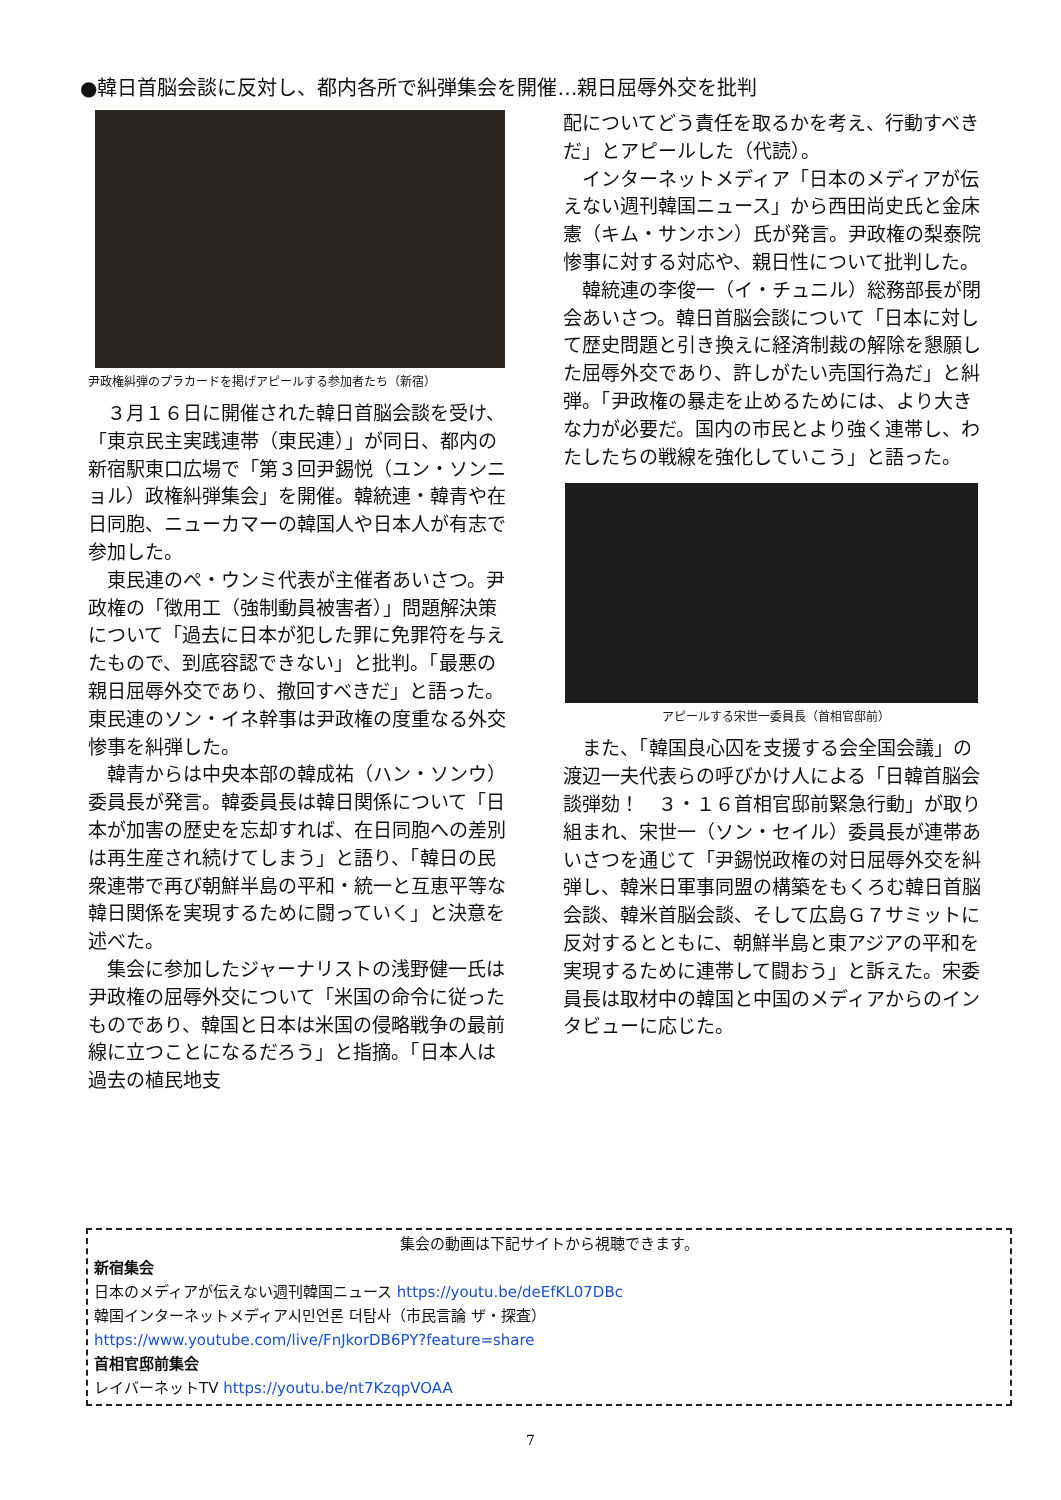●韓日首脳会談に反対し、都内各所で糾弾集会を開催…親日屈辱外交を批判
尹政権糾弾のプラカードを掲げアピールする参加者たち（新宿）
３月１６日に開催された韓日首脳会談を受け、「東京民主実践連帯（東民連）」が同日、都内の新宿駅東口広場で「第３回尹錫悦（ユン・ソンニョル）政権糾弾集会」を開催。韓統連・韓青や在日同胞、ニューカマーの韓国人や日本人が有志で参加した。
東民連のペ・ウンミ代表が主催者あいさつ。尹政権の「徴用工（強制動員被害者）」問題解決策について「過去に日本が犯した罪に免罪符を与えたもので、到底容認できない」と批判。「最悪の親日屈辱外交であり、撤回すべきだ」と語った。東民連のソン・イネ幹事は尹政権の度重なる外交惨事を糾弾した。
韓青からは中央本部の韓成祐（ハン・ソンウ）委員長が発言。韓委員長は韓日関係について「日本が加害の歴史を忘却すれば、在日同胞への差別は再生産され続けてしまう」と語り、「韓日の民衆連帯で再び朝鮮半島の平和・統一と互恵平等な韓日関係を実現するために闘っていく」と決意を述べた。
集会に参加したジャーナリストの浅野健一氏は尹政権の屈辱外交について「米国の命令に従ったものであり、韓国と日本は米国の侵略戦争の最前線に立つことになるだろう」と指摘。「日本人は過去の植民地支
配についてどう責任を取るかを考え、行動すべきだ」とアピールした（代読）。
インターネットメディア「日本のメディアが伝えない週刊韓国ニュース」から西田尚史氏と金床憲（キム・サンホン）氏が発言。尹政権の梨泰院惨事に対する対応や、親日性について批判した。
韓統連の李俊一（イ・チュニル）総務部長が閉会あいさつ。韓日首脳会談について「日本に対して歴史問題と引き換えに経済制裁の解除を懇願した屈辱外交であり、許しがたい売国行為だ」と糾弾。「尹政権の暴走を止めるためには、より大きな力が必要だ。国内の市民とより強く連帯し、わたしたちの戦線を強化していこう」と語った。
アピールする宋世一委員長（首相官邸前）
また、「韓国良心囚を支援する会全国会議」の渡辺一夫代表らの呼びかけ人による「日韓首脳会談弾劾！　３・１６首相官邸前緊急行動」が取り組まれ、宋世一（ソン・セイル）委員長が連帯あいさつを通じて「尹錫悦政権の対日屈辱外交を糾弾し、韓米日軍事同盟の構築をもくろむ韓日首脳会談、韓米首脳会談、そして広島Ｇ７サミットに反対するとともに、朝鮮半島と東アジアの平和を実現するために連帯して闘おう」と訴えた。宋委員長は取材中の韓国と中国のメディアからのインタビューに応じた。
集会の動画は下記サイトから視聴できます。
新宿集会
日本のメディアが伝えない週刊韓国ニュース https://youtu.be/deEfKL07DBc
韓国インターネットメディア시민언론 더탐사（市民言論 ザ・探査）
https://www.youtube.com/live/FnJkorDB6PY?feature=share
首相官邸前集会
レイバーネットTV https://youtu.be/nt7KzqpVOAA
7